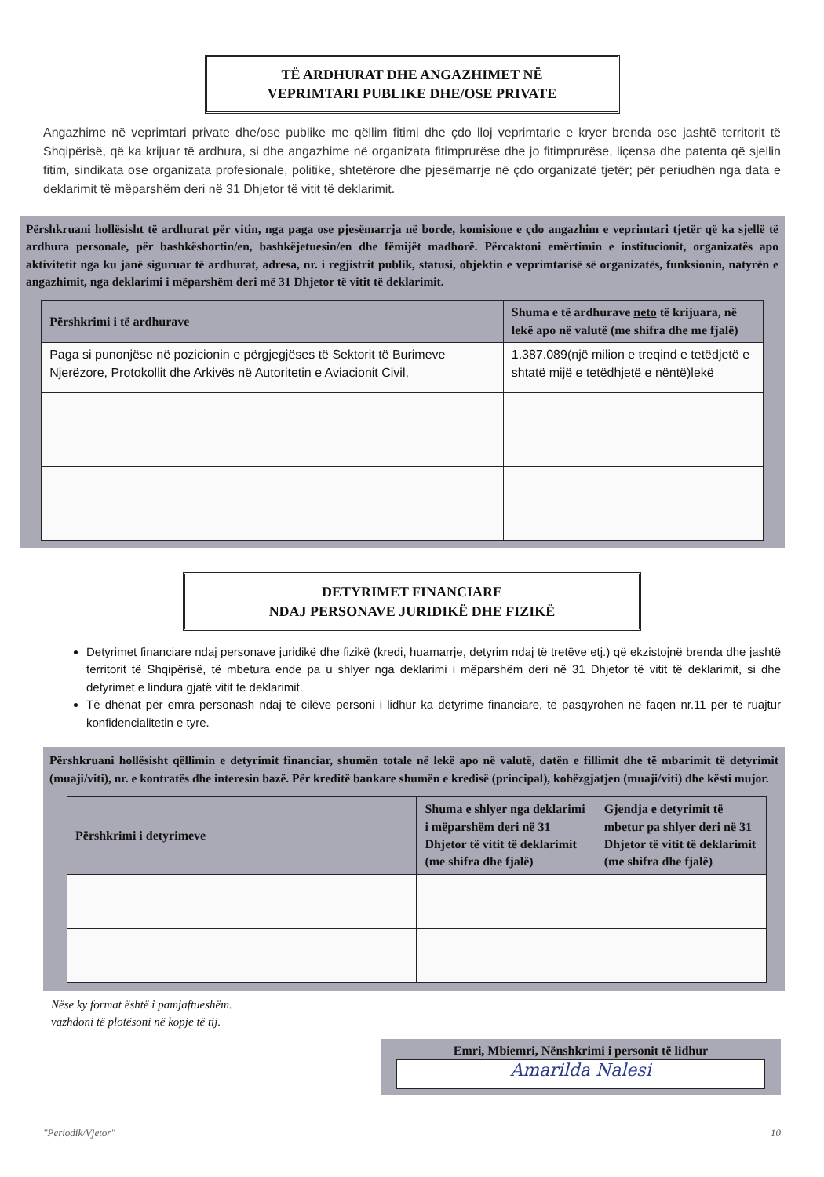TË ARDHURAT DHE ANGAZHIMET NË
VEPRIMTARI PUBLIKE DHE/OSE PRIVATE
Angazhime në veprimtari private dhe/ose publike me qëllim fitimi dhe çdo lloj veprimtarie e kryer brenda ose jashtë territorit të Shqipërisë, që ka krijuar të ardhura, si dhe angazhime në organizata fitimprurëse dhe jo fitimprurëse, liçensa dhe patenta që sjellin fitim, sindikata ose organizata profesionale, politike, shtetërore dhe pjesëmarrje në çdo organizatë tjetër; për periudhën nga data e deklarimit të mëparshëm deri në 31 Dhjetor të vitit të deklarimit.
Përshkruani hollësisht të ardhurat për vitin, nga paga ose pjesëmarrja në borde, komisione e çdo angazhim e veprimtari tjetër që ka sjellë të ardhura personale, për bashkëshortin/en, bashkëjetuesin/en dhe fëmijët madhorë. Përcaktoni emërtimin e institucionit, organizatës apo aktivitetit nga ku janë siguruar të ardhurat, adresa, nr. i regjistrit publik, statusi, objektin e veprimtarisë së organizatës, funksionin, natyrën e angazhimit, nga deklarimi i mëparshëm deri më 31 Dhjetor të vitit të deklarimit.
| Përshkrimi i të ardhurave | Shuma e të ardhurave neto të krijuara, në lekë apo në valutë (me shifra dhe me fjalë) |
| --- | --- |
| Paga si punonjëse në pozicionin e përgjegjëses të Sektorit të Burimeve Njerëzore, Protokollit dhe Arkivës në Autoritetin e Aviacionit Civil, | 1.387.089(një milion e treqind e tetëdjetë e shtatë mijë e tetëdhjetë e nëntë)lekë |
DETYRIMET FINANCIARE
NDAJ PERSONAVE JURIDIKË DHE FIZIKË
Detyrimet financiare ndaj personave juridikë dhe fizikë (kredi, huamarrje, detyrim ndaj të tretëve etj.) që ekzistojnë brenda dhe jashtë territorit të Shqipërisë, të mbetura ende pa u shlyer nga deklarimi i mëparshëm deri në 31 Dhjetor të vitit të deklarimit, si dhe detyrimet e lindura gjatë vitit te deklarimit.
Të dhënat për emra personash ndaj të cilëve personi i lidhur ka detyrime financiare, të pasqyrohen në faqen nr.11 për të ruajtur konfidencialitetin e tyre.
Përshkruani hollësisht qëllimin e detyrimit financiar, shumën totale në lekë apo në valutë, datën e fillimit dhe të mbarimit të detyrimit (muaji/viti), nr. e kontratës dhe interesin bazë. Për kreditë bankare shumën e kredisë (principal), kohëzgjatjen (muaji/viti) dhe kësti mujor.
| Përshkrimi i detyrimeve | Shuma e shlyer nga deklarimi i mëparshëm deri në 31 Dhjetor të vitit të deklarimit (me shifra dhe fjalë) | Gjendja e detyrimit të mbetur pa shlyer deri në 31 Dhjetor të vitit të deklarimit (me shifra dhe fjalë) |
| --- | --- | --- |
Nëse ky format është i pamjaftueshëm.
vazhdoni të plotësoni në kopje të tij.
Emri, Mbiemri, Nënshkrimi i personit të lidhur
Amarilda Nalesi
"Periodik/Vjetor" 10